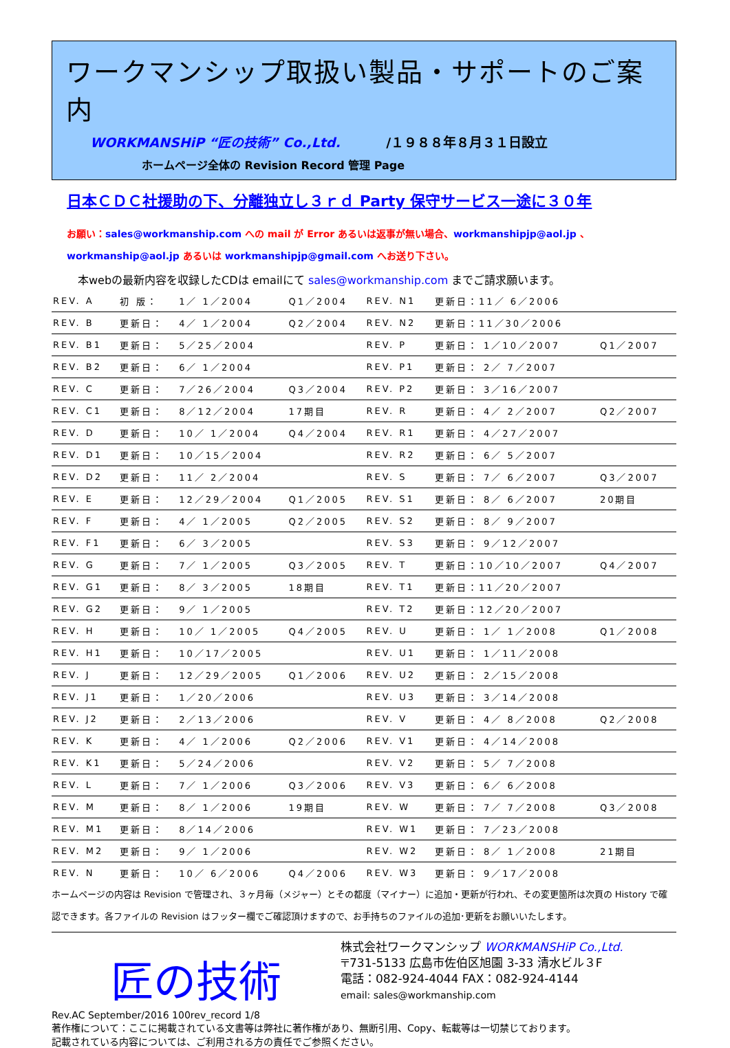ワークマンシップ取扱い製品・サポートのご案内
WORKMANSHiP “匠の技術” Co.,Ltd. /１９８８年８月３１日設立
ホームページ全体の Revision Record 管理 Page
日本ＣＤＣ社援助の下、分離独立し３ｒｄ Party 保守サービス一途に３０年
お願い：sales@workmanship.com への mail が Error あるいは返事が無い場合、workmanshipjp@aol.jp 、
workmanship@aol.jp あるいは workmanshipjp@gmail.com へお送り下さい。
本webの最新内容を収録したCDは emailにて sales@workmanship.com までご請求願います。
| REV. A | 初 版： | 1／ 1／2004 | Q1／2004 | REV. N1 | 更新日：11／ 6／2006 | |
| REV. B | 更新日： | 4／ 1／2004 | Q2／2004 | REV. N2 | 更新日：11／30／2006 | |
| REV. B1 | 更新日： | 5／25／2004 | | REV. P | 更新日： 1／10／2007 | Q1／2007 |
| REV. B2 | 更新日： | 6／ 1／2004 | | REV. P1 | 更新日： 2／ 7／2007 | |
| REV. C | 更新日： | 7／26／2004 | Q3／2004 | REV. P2 | 更新日： 3／16／2007 | |
| REV. C1 | 更新日： | 8／12／2004 | 17期目 | REV. R | 更新日： 4／ 2／2007 | Q2／2007 |
| REV. D | 更新日： | 10／ 1／2004 | Q4／2004 | REV. R1 | 更新日： 4／27／2007 | |
| REV. D1 | 更新日： | 10／15／2004 | | REV. R2 | 更新日： 6／ 5／2007 | |
| REV. D2 | 更新日： | 11／ 2／2004 | | REV. S | 更新日： 7／ 6／2007 | Q3／2007 |
| REV. E | 更新日： | 12／29／2004 | Q1／2005 | REV. S1 | 更新日： 8／ 6／2007 | 20期目 |
| REV. F | 更新日： | 4／ 1／2005 | Q2／2005 | REV. S2 | 更新日： 8／ 9／2007 | |
| REV. F1 | 更新日： | 6／ 3／2005 | | REV. S3 | 更新日： 9／12／2007 | |
| REV. G | 更新日： | 7／ 1／2005 | Q3／2005 | REV. T | 更新日：10／10／2007 | Q4／2007 |
| REV. G1 | 更新日： | 8／ 3／2005 | 18期目 | REV. T1 | 更新日：11／20／2007 | |
| REV. G2 | 更新日： | 9／ 1／2005 | | REV. T2 | 更新日：12／20／2007 | |
| REV. H | 更新日： | 10／ 1／2005 | Q4／2005 | REV. U | 更新日： 1／ 1／2008 | Q1／2008 |
| REV. H1 | 更新日： | 10／17／2005 | | REV. U1 | 更新日： 1／11／2008 | |
| REV. J | 更新日： | 12／29／2005 | Q1／2006 | REV. U2 | 更新日： 2／15／2008 | |
| REV. J1 | 更新日： | 1／20／2006 | | REV. U3 | 更新日： 3／14／2008 | |
| REV. J2 | 更新日： | 2／13／2006 | | REV. V | 更新日： 4／ 8／2008 | Q2／2008 |
| REV. K | 更新日： | 4／ 1／2006 | Q2／2006 | REV. V1 | 更新日： 4／14／2008 | |
| REV. K1 | 更新日： | 5／24／2006 | | REV. V2 | 更新日： 5／ 7／2008 | |
| REV. L | 更新日： | 7／ 1／2006 | Q3／2006 | REV. V3 | 更新日： 6／ 6／2008 | |
| REV. M | 更新日： | 8／ 1／2006 | 19期目 | REV. W | 更新日： 7／ 7／2008 | Q3／2008 |
| REV. M1 | 更新日： | 8／14／2006 | | REV. W1 | 更新日： 7／23／2008 | |
| REV. M2 | 更新日： | 9／ 1／2006 | | REV. W2 | 更新日： 8／ 1／2008 | 21期目 |
| REV. N | 更新日： | 10／ 6／2006 | Q4／2006 | REV. W3 | 更新日： 9／17／2008 | |
ホームページの内容は Revision で管理され、３ヶ月毎（メジャー）とその都度（マイナー）に追加・更新が行われ、その変更箇所は次頁の History で確認できます。各ファイルの Revision はフッター欄でご確認頂けますので、お手持ちのファイルの追加･更新をお願いいたします。
匠の技術
株式会社ワークマンシップ WORKMANSHiP Co.,Ltd.
〒731-5133 広島市佐伯区旭園 3-33 清水ビル３F
電話：082-924-4044 FAX：082-924-4144
email: sales@workmanship.com
Rev.AC September/2016 100rev_record 1/8
著作権について：ここに掲載されている文書等は弊社に著作権があり、無断引用、Copy、転載等は一切禁じております。
記載されている内容については、ご利用される方の責任でご参照ください。